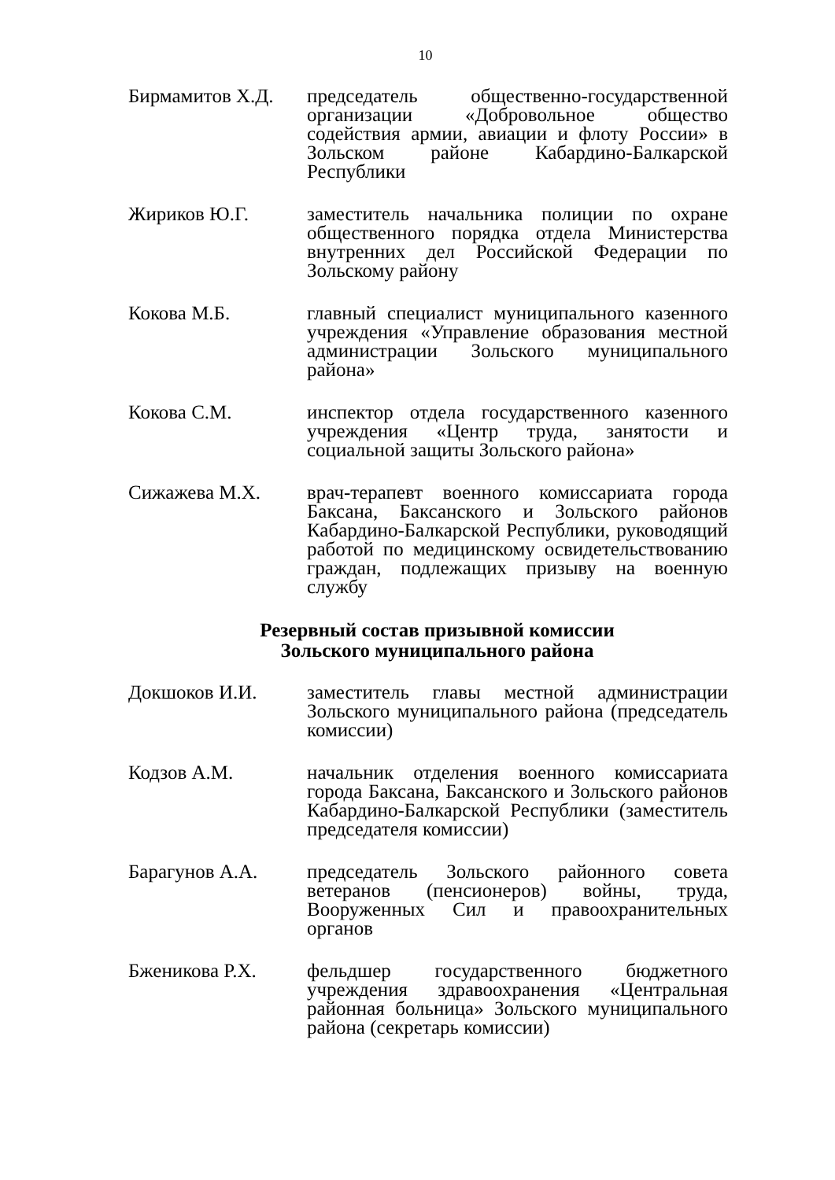10
Бирмамитов Х.Д. председатель общественно-государственной организации «Добровольное общество содействия армии, авиации и флоту России» в Зольском районе Кабардино-Балкарской Республики
Жириков Ю.Г. заместитель начальника полиции по охране общественного порядка отдела Министерства внутренних дел Российской Федерации по Зольскому району
Кокова М.Б. главный специалист муниципального казенного учреждения «Управление образования местной администрации Зольского муниципального района»
Кокова С.М. инспектор отдела государственного казенного учреждения «Центр труда, занятости и социальной защиты Зольского района»
Сижажева М.Х. врач-терапевт военного комиссариата города Баксана, Баксанского и Зольского районов Кабардино-Балкарской Республики, руководящий работой по медицинскому освидетельствованию граждан, подлежащих призыву на военную службу
Резервный состав призывной комиссии
Зольского муниципального района
Докшоков И.И. заместитель главы местной администрации Зольского муниципального района (председатель комиссии)
Кодзов А.М. начальник отделения военного комиссариата города Баксана, Баксанского и Зольского районов Кабардино-Балкарской Республики (заместитель председателя комиссии)
Барагунов А.А. председатель Зольского районного совета ветеранов (пенсионеров) войны, труда, Вооруженных Сил и правоохранительных органов
Бженикова Р.Х. фельдшер государственного бюджетного учреждения здравоохранения «Центральная районная больница» Зольского муниципального района (секретарь комиссии)